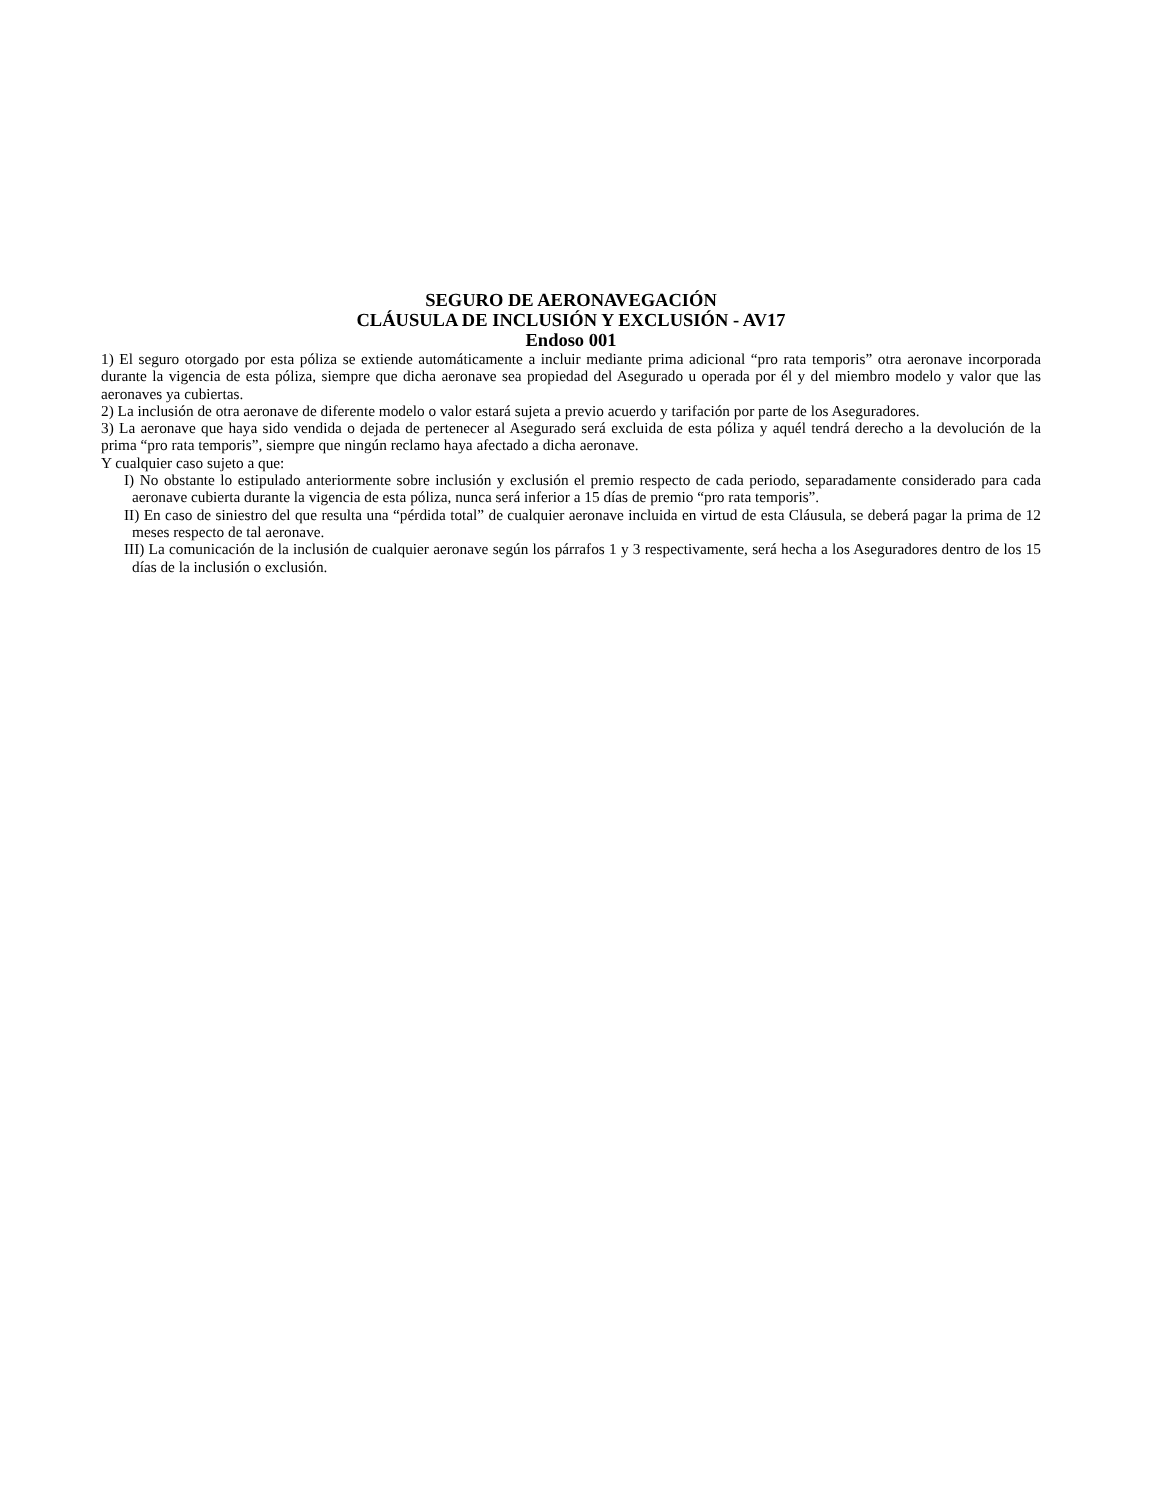SEGURO DE AERONAVEGACIÓN
CLÁUSULA DE INCLUSIÓN Y EXCLUSIÓN - AV17
Endoso 001
1) El seguro otorgado por esta póliza se extiende automáticamente a incluir mediante prima adicional “pro rata temporis” otra aeronave incorporada durante la vigencia de esta póliza, siempre que dicha aeronave sea propiedad del Asegurado u operada por él y del miembro modelo y valor que las aeronaves ya cubiertas.
2) La inclusión de otra aeronave de diferente modelo o valor estará sujeta a previo acuerdo y tarifación por parte de los Aseguradores.
3) La aeronave que haya sido vendida o dejada de pertenecer al Asegurado será excluida de esta póliza y aquél tendrá derecho a la devolución de la prima “pro rata temporis”, siempre que ningún reclamo haya afectado a dicha aeronave.
Y cualquier caso sujeto a que:
I) No obstante lo estipulado anteriormente sobre inclusión y exclusión el premio respecto de cada periodo, separadamente considerado para cada aeronave cubierta durante la vigencia de esta póliza, nunca será inferior a 15 días de premio “pro rata temporis”.
II) En caso de siniestro del que resulta una “pérdida total” de cualquier aeronave incluida en virtud de esta Cláusula, se deberá pagar la prima de 12 meses respecto de tal aeronave.
III) La comunicación de la inclusión de cualquier aeronave según los párrafos 1 y 3 respectivamente, será hecha a los Aseguradores dentro de los 15 días de la inclusión o exclusión.